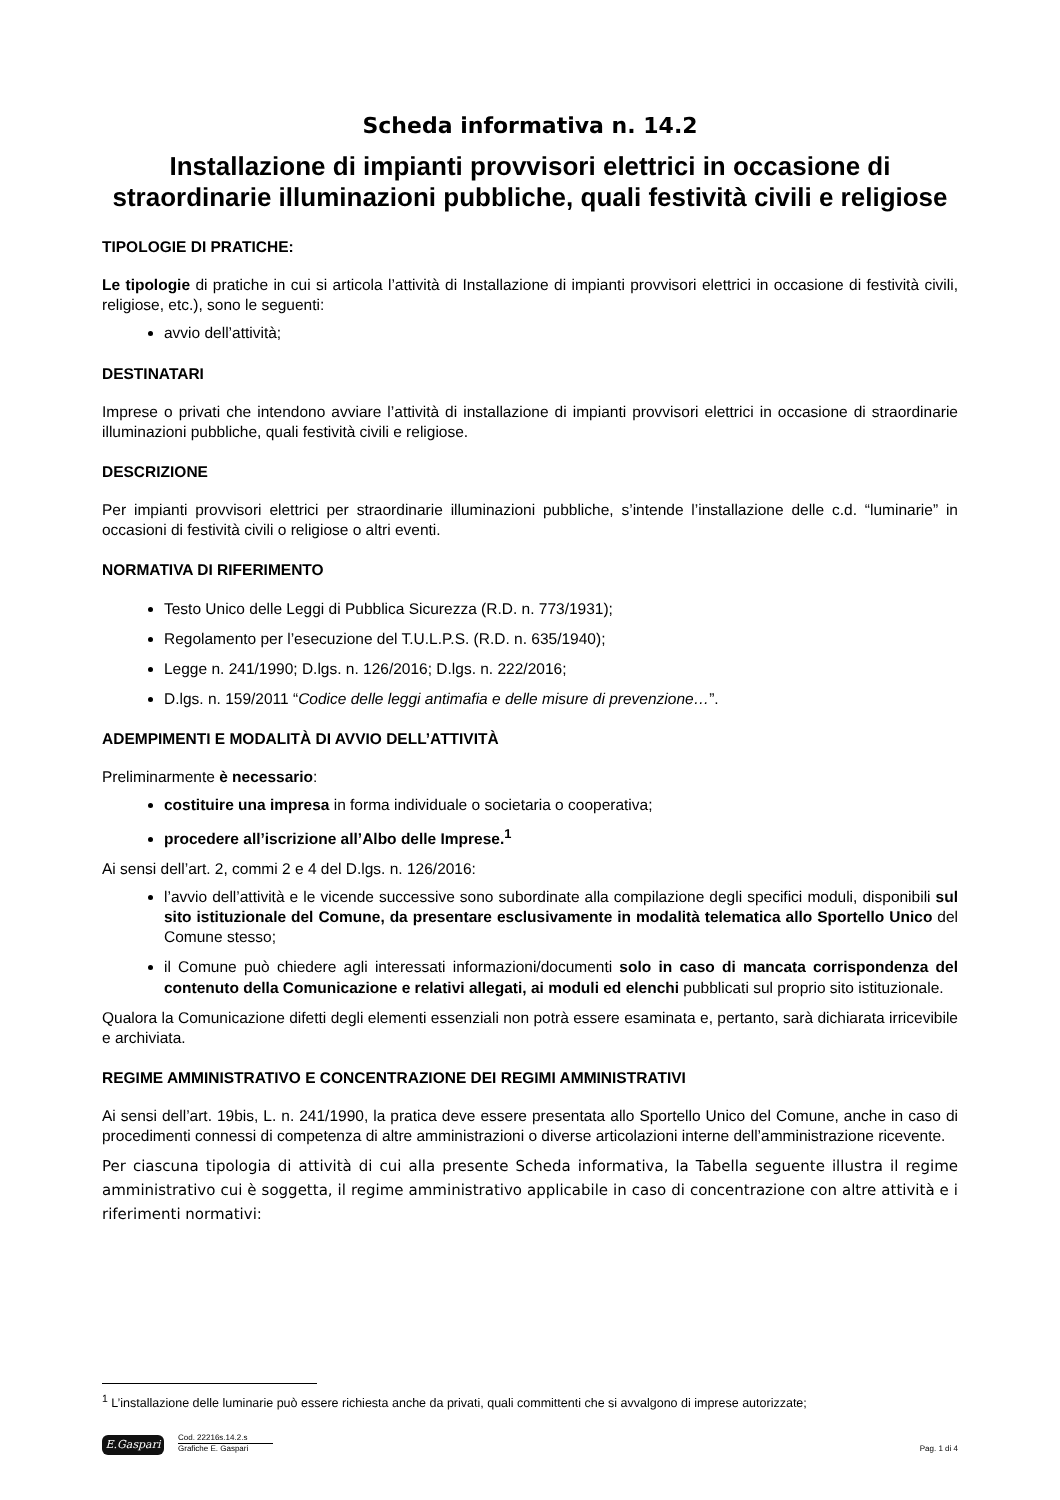Scheda informativa n. 14.2
Installazione di impianti provvisori elettrici in occasione di straordinarie illuminazioni pubbliche, quali festività civili e religiose
TIPOLOGIE DI PRATICHE:
Le tipologie di pratiche in cui si articola l’attività di Installazione di impianti provvisori elettrici in occasione di festività civili, religiose, etc.), sono le seguenti:
avvio dell’attività;
DESTINATARI
Imprese o privati che intendono avviare l’attività di installazione di impianti provvisori elettrici in occasione di straordinarie illuminazioni pubbliche, quali festività civili e religiose.
DESCRIZIONE
Per impianti provvisori elettrici per straordinarie illuminazioni pubbliche, s’intende l’installazione delle c.d. “luminarie” in occasioni di festività civili o religiose o altri eventi.
NORMATIVA DI RIFERIMENTO
Testo Unico delle Leggi di Pubblica Sicurezza (R.D. n. 773/1931);
Regolamento per l’esecuzione del T.U.L.P.S. (R.D. n. 635/1940);
Legge n. 241/1990; D.lgs. n. 126/2016; D.lgs. n. 222/2016;
D.lgs. n. 159/2011 “Codice delle leggi antimafia e delle misure di prevenzione…”.
ADEMPIMENTI E MODALITÀ DI AVVIO DELL’ATTIVITÀ
Preliminarmente è necessario:
costituire una impresa in forma individuale o societaria o cooperativa;
procedere all’iscrizione all’Albo delle Imprese.<sup>1</sup>
Ai sensi dell’art. 2, commi 2 e 4 del D.lgs. n. 126/2016:
l’avvio dell’attività e le vicende successive sono subordinate alla compilazione degli specifici moduli, disponibili sul sito istituzionale del Comune, da presentare esclusivamente in modalità telematica allo Sportello Unico del Comune stesso;
il Comune può chiedere agli interessati informazioni/documenti solo in caso di mancata corrispondenza del contenuto della Comunicazione e relativi allegati, ai moduli ed elenchi pubblicati sul proprio sito istituzionale.
Qualora la Comunicazione difetti degli elementi essenziali non potrà essere esaminata e, pertanto, sarà dichiarata irricevibile e archiviata.
REGIME AMMINISTRATIVO E CONCENTRAZIONE DEI REGIMI AMMINISTRATIVI
Ai sensi dell’art. 19bis, L. n. 241/1990, la pratica deve essere presentata allo Sportello Unico del Comune, anche in caso di procedimenti connessi di competenza di altre amministrazioni o diverse articolazioni interne dell’amministrazione ricevente.
Per ciascuna tipologia di attività di cui alla presente Scheda informativa, la Tabella seguente illustra il regime amministrativo cui è soggetta, il regime amministrativo applicabile in caso di concentrazione con altre attività e i riferimenti normativi:
<sup>1</sup> L’installazione delle luminarie può essere richiesta anche da privati, quali committenti che si avvalgono di imprese autorizzate;
E.Gaspari
Cod. 22216s.14.2.s
Grafiche E. Gaspari
Pag. 1 di 4